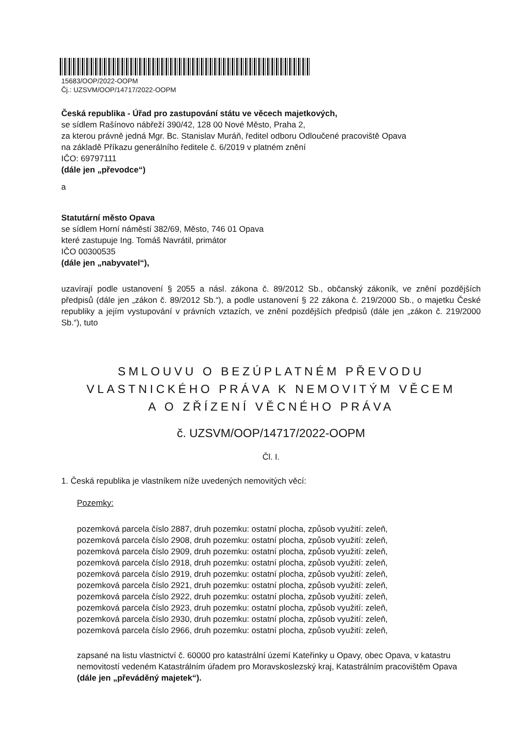15683/OOP/2022-OOPM
Čj.: UZSVM/OOP/14717/2022-OOPM
Česká republika - Úřad pro zastupování státu ve věcech majetkových,
se sídlem Rašínovo nábřeží 390/42, 128 00 Nové Město, Praha 2,
za kterou právně jedná Mgr. Bc. Stanislav Muráň, ředitel odboru Odloučené pracoviště Opava
na základě Příkazu generálního ředitele č. 6/2019 v platném znění
IČO: 69797111
(dále jen „převodce“)
a
Statutární město Opava
se sídlem Horní náměstí 382/69, Město, 746 01 Opava
které zastupuje Ing. Tomáš Navrátil, primátor
IČO 00300535
(dále jen „nabyvatel“),
uzavírají podle ustanovení § 2055 a násl. zákona č. 89/2012 Sb., občanský zákoník, ve znění pozdějších předpisů (dále jen „zákon č. 89/2012 Sb.“), a podle ustanovení § 22 zákona č. 219/2000 Sb., o majetku České republiky a jejím vystupování v právních vztazích, ve znění pozdějších předpisů (dále jen „zákon č. 219/2000 Sb.“), tuto
SMLOUVU O BEZÚPLATNÉM PŘEVODU
VLASTNICKÉHO PRÁVA K NEMOVITÝM VĚCEM
A O ZŘÍZENÍ VĚCNÉHO PRÁVA
č. UZSVM/OOP/14717/2022-OOPM
Čl. I.
1. Česká republika je vlastníkem níže uvedených nemovitých věcí:
Pozemky:
pozemková parcela číslo 2887, druh pozemku: ostatní plocha, způsob využití: zeleň,
pozemková parcela číslo 2908, druh pozemku: ostatní plocha, způsob využití: zeleň,
pozemková parcela číslo 2909, druh pozemku: ostatní plocha, způsob využití: zeleň,
pozemková parcela číslo 2918, druh pozemku: ostatní plocha, způsob využití: zeleň,
pozemková parcela číslo 2919, druh pozemku: ostatní plocha, způsob využití: zeleň,
pozemková parcela číslo 2921, druh pozemku: ostatní plocha, způsob využití: zeleň,
pozemková parcela číslo 2922, druh pozemku: ostatní plocha, způsob využití: zeleň,
pozemková parcela číslo 2923, druh pozemku: ostatní plocha, způsob využití: zeleň,
pozemková parcela číslo 2930, druh pozemku: ostatní plocha, způsob využití: zeleň,
pozemková parcela číslo 2966, druh pozemku: ostatní plocha, způsob využití: zeleň,
zapsané na listu vlastnictví č. 60000 pro katastrální území Kateřinky u Opavy, obec Opava, v katastru nemovitostí vedeném Katastrálním úřadem pro Moravskoslezský kraj, Katastrálním pracovištěm Opava
(dále jen „převáděný majetek“).